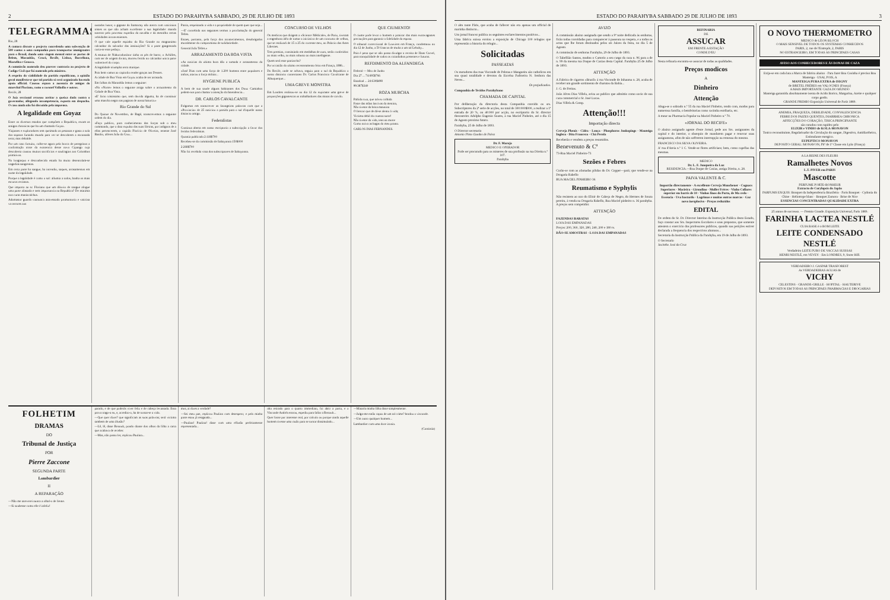2 ESTADO DO PARAHYBA SABBADO, 29 DE JULHO DE 1893
TELEGRAMMAS
Rio, 28
A camara discute o projecto concedendo uma subvenção de 500 contos a uma companhia para transportar immigrantes para o Brazil, dando uma viagem mensal entre os portos de Belem, Maranhão, Ceará, Recife, Lisboa, Barcellona, Marselha e Genova.
A commissão nomeada deu parecer contrario ao projecto de Codigo Civil que foi nomeada pelo ministro.
A respeito da viabilidade do partido republicano, a opinião geral manifesta-se que tal partido só será organisado havendo apoio official. Causou reparo a ausencia de amigos do marechal Floriano, como o coronel Valladão e outros.
Recife, 28
O Juiz seccional recusou aceitar a queixa dada contra o governador, allegando incompetencia, exposta em despacho. O caso ainda não foi discutido pela imprensa.
A legalidade em Goyaz
Entre os diversos estados que compõem a Republica, rezam as antigas chronicas que ha um chamado Goyaz.
Viajantes e exploradores tem queimado as pestanas e gasto a sola dos sapatos furando mundo para ver se descobrem a encantada terra; mas debalde.
Por um caso fortuito, colhe-se agora pela bocca de peregrinos a confirmação triste da existencia desse novo Cipango cuja descoberta causou muitos sacrificios e naufragios aos Colombos primitivos.
No longinquo e desconhecido estado ha muito desenrolam-se tragedias sangrentas.
Em certa parte ha sangue, ha incendio, saques, arrasamentos em nome da legalidade.
Porque a legalidade é como o sol: allumia a todos, banha os mais escuros recantos.
Que importa ao sr. Floriano que um diluvio de sangue afogue uma parte afastada e sem importancia na Republica? De minimis non curat maniscalchus.
Adamastor guarda vaonunca atravessado promontorio e vaticina va terrores aos
ousados lusos; o gigante do Itamaraty não aterra com vaticinios tristes os que não acham excellente a sua legalidade: manda soterrar pelo processo expedito da navalha e da metralha certas veleidades inconvenientes.
O que vale aquelle espinho do Rio Grande no magnanimo calcanhar do salvador das instituições? Si a parte gangrenada corta-se esse pedaço.
A estatua de Nabucodonósor tinha os pés de barro; o Achilles, com ser de origem divina, morreu ferido no calcanhar unica parte vulneravel do corpo.
A legalidade triumpha terra marique.
Pois bem vamos ao capitolio render graças aos Deoses.
A cidade de Boa Vista em Goyaz acaba de ser arrasada.
Em folhas do Maranhão lemos o seguinte:
«No «Norte» lemos o seguinte artigo sobre o arrazamento da Cidade de Boa Vista.
«E' facto tristissimo que, sem duvida alguma, ha de constituir uma mancha negra nas paginas de nossa historia.»
Rio Grande do Sul
Do Quinze de Novembro, de Bagé, transcrevemos a seguinte ordem do dia.
«Faço publico, para conhecimento das forças sob o meu commando, que a data expulsa das suas fileiras, por indignos de a ellas pertencerem, o capitão Florício de Oliveira, tenente José Basilio, alferes João da Cruz...
Patria, respeitando a vida e a propriedade de quem quer que seja...
—E' concebida nos seguintes termos a proclamação do general Telles.
Estaes, portanto, pela força dos acontecimentos, desobrigados moralmente do compromisso de solidariedade.
General João Telles.»
ARRAZAMENTO DA BOA VISTA
«As noticias da ultima hora dão a tomada e arrasamento da cidade.
«José Dias com uma força de 1.200 homens entre populares e indios, atacou a força militar...
HYGIENE PUBLICA
A bem de sua saude alguns habitantes dos Douz Caminhos pedem-nos para chamar a attenção da Intendencia...
DR. CARLOS CAVALCANTE
Folgamos em transcrever as lisongeiras palavras com que a «Provincia» de 25 noticiou a partida para o sul d'aquelle nosso distincto amigo.
Federalistas
Continua aberta em nosso escriptorio a subscripção a favor dos feridos federalistas.
Quantia publicada 2:118$700
Recebeu-se da commissão de Itabayanna 150$000
2:268$700
Não foi recebida vista dos subscriptores de Itabayanna.
CONCURSO DE VELHOS
Os medicos que dirigem a «Science Médicale», de Pariz, tiveram a engenhosa idéa de tomar a iniciativa de um concurso de velhos, que se realizará de 15 a 25 do corrente mez, no Palacio das Artes Liberaes.
Tres premios, consistindo em medalhas de ouro, serão conferidos: ao mais velho, ao mais robusto ao mais intelligente.
Quem será esse patriarcha?
Por occasião do ultimo recenseamento feito em França, 1886...
Do Recife, onde se achava, seguiu para o sul da Republica o nosso distincto conterraneo Dr. Carlos Francisco Cavalcante de Albuquerque...
UMA GREVE MONSTRA
Em Londres realisou-se no dia 12 do expirante uma greve de proporções gigantescas os trabalhadores das minas de carvão.
QUE CIUMENTO!
O ciume pode levar o homem a praticar das mais extravagantes precauções para garantir a fidelidade da esposa.
O tribunal correccional de Louviers em França, condemnou no dia 12 de Junho, a 50 francos de multa a um tal Lehuby...
Pois é pena que se não possa divulgar a receita de Hans Carvel, para tranquilidade de todos os coitadinhos presentes e futuros.
REFDIMENTO DA ALFANDEGA
Federal — Mez de Junho
Dia 27 ... 74:695$766
Estadoal ... 24:630$498
99:387$340
ROZA MURCHA
Pallida roza, que talvez colhida
Foste das mãos lascivas da menina,
Não tiveste da brisa matutina
O frescor que de dá-se alento á vida;
Victima debil da cruenta sorte!
Não tiveste da vida, tens na morte
Como noiva as bagas do meu pranto.
CARLOS DIAS FERNANDES.
FOLHETIM
DRAMAS
DO
Tribunal de Justiça
POR
Pierre Zaccone
SEGUNDA PARTE
Lombardier
II
A REPARAÇÃO
—Não me atreverei nunca a olhal-o de frente.
—Si soubesse como elle é infeliz!
parado, e de que poderás viver feliz e de cabeça levantada. Essa prova trago-a eu, e, acredito-o, ha de tornar-te a vida.
—Que quer dizer? que significam as suas palavras; será victima tambem de uma illusão?
—Lê, lê, disse Renoult, pondo diante dos olhos da filha a carta que acabava de receber.
—Mas, não posso ler, replicou Paulina...
mos, ai dizes a verdade?
—Sei meu pae, replicou Paulina com desespero; e pela minha parte estou já resignada...
—Paulina! Paulina! disse com uma effusão perfeitamente representada...
nha retirado para o quarto immediato, foi abrir a porta, e o Visconde Andréa entrou, espediu para fallar a Renoult...
Quer fosse por interesse real, por calculo ou porque ainda aquelle homem tivesse uma razão para se tornar dissimulado...
—Matarla minha filha disse simplesmente.
—Julga-me então capaz de um tal crime? bradou o visconde.
—Um outro qualquer homem...
Lambardier com uma doce ironia.
(Continúa)
ESTADO DO PARAHYBA SABBADO 29 DE JULHO DE 1893 3
O alm rante Pâris, que acaba de fallecer não era apenas um official de marinha distincto...
Um jornal francez publica os seguintes esclarecimentos positivos...
Uma fabrica suissa enviou a exposição de Chicago 100 relogios que representão a historia do relogio...
Solicitadas
PASSEATAS
Os moradores das ruas Visconde de Pelotas e Mangueira são catholicos em sua quasi totalidade e devotos da Excelsa Padroeira N. Senhora das Neves...
Os prejudicados.
Companhia de Tecidos Parahybano
CHAMADA DE CAPITAL
Por deliberação da directoria desta Companhia convido os srs. Subscriptores da 2ª serie de acções, no total de 300:000$000, a realizar a 1ª entrada de 20 %, ou 40:000 por acção, no escriptorio do Sr. director thezoureiro Adolpho Eugenio Soares, á rua Maciel Pinheiro, até o dia 15 de Agosto proximo futuro.
Parahyba, 25 de Julho de 1893.
O Director secretario
Antonio Pinto Guedes de Paiva
Dr. F. Maroja
MEDICO E OPERADOR
Pode ser procurado para os misteres de sua profissão na rua Direita n.º 107.
Parahyba
AVIZO
A commissão abaixo assignada que sendo a 9ª noite dedicada ás senhoras, ficão todas convidadas para comparecer á passeata na vespera, e a todos os actos que lhe foram destinados pelos srs Juizes da festa, no dia 5 de Agosto.
A commissão de senhoras Parahyba, 29 de Julho de 1893.
O Tabellião Santos, mudou o Cartorio a seu cargo da caza n. 96 para a de n. 99 da mesma rua Duque de Caxias desta Capital. Parahyba 25 de Julho de 1893.
ATTENÇÃO
A Fabrica de cigarros «Brazil» á rua Visconde de Inhauma n. 28, acaba de receber um grande sortimento de charutos da Bahia...
J. G. de Freitas.
João Alves Dias Villela, aviza ao publico que admittio como socio de sua caza commercial o Sr. José Lucas.
Dias Villela & Comp.
Attenção!!!
Importação directa
Cerveja Phenis · Cidra · Louça · Phosphoros Jonkopings · Manteiga Ingleza · Dita Franceza · Chá Perola
Receberão e vendem a preços resumidos.
Benevenuto & Cª
73-Rua Maciel Pinheiro-73
Sezões e Febres
Curão-se com as afamadas pilulas do Dr. Copper—pará; que vende-se na Drogaria Rabello
RUA MACIEL PINHEIRO 36
Reumatismo e Syphylis
Não resistem ao uzo do Elixir de Cabeça de Negro, do Hermes de Souza pereira, á venda na Drogaria Rabello, Rua Maciel pinheiro n. 36 parahyba. A preços sem competidor.
ATTENÇÃO
FAZENDAS BARATAS
LOJA DAS EMPANADAS
Preços: 200, 360, 320, 280, 240, 200 e 180 rs.
DÃO-SE AMOSTRAS · LOJA DAS EMPANADAS
REFINARIA
DE
ASSUCAR
EM FRENTE A ESTAÇÃO
CONDE D'EU
Nesta refinaria encontra-se assucar de todas as qualidades.
Preços modicos
A
Dinheiro
Attenção
Aluga-se o sobrado n.º 55 da rua Maciel Pinheiro, tendo com, modos para numerosa familia, o bemfeitorias como cacimba estribaria, etc.
A tratar na Pharmacia Popular na Maciel Pinheiro n.º 70.
«JORNAL DO RECIFE»
O abaixo assignado agente d'este Jornal, pede aos Srs. assignantes da capital e do interior, o obsequio de mandarem pagar e renovar suas assignaturas, afim de não soffrerem interrupção na remessa do mesmo.
FRANCISCO DA SILVA OLIVEIRA.
A' rua d'Areia n.º 1 C. Vende-se flores artificiaes; bem, como capellas das mesmas.
MEDICO
Dr. L. F. Junqueira da Luz
RESIDENCIA.—Rua Duque de Caxias, antiga Direita, n. 28.
PAIVA VALENTE & C.
Importão directamente · A excellente Cerveja Munchener · Cognacs Superiores · Macieira · Girondino · Muller Frères · Vinho Collares superior em barris de 10 · Vinhos finos do Porto, de Ma cedo · Essencia · Uva bastardo · Lagrimas e muitas outras marcas · Gaz novo inexplosivo · Preços reduzidos
EDITAL
De ordem do Sr. Dr. Director Interino da Instrucção Publica desto Estado, faço constar aos Srs. Inspectores Escolares e sous prepostos, que somente attestem o exercicio dos professores publicos, quando nas petições estiver declarada a frequencia dos respectivos alumnos...
Secretaria da Instrucção Publica da Parahyba, em 19 de Julho de 1893.
O Secretario
Jacintho José da Cruz
O NOVO THERMOMETRO
MEDICO de LÉON BLOCH
O MAIS SENSIVEL DE TODOS OS SYSTEMAS CONHECIDOS
PARIS, 2, rue de l'Entrepôt, 2, PARIS
NO ESTRANGEIRO, EM TODAS AS PRINCIPAES CASAS
AVISO AOS CONHECEDORES E ÁS DONAS DE CAZA
Exija-se em cada lata a Marca de fabrica abaixo · Para fazer Boa Cosinha é preciso Boa Manteiga · USAI, POIS, A
MANTEIGA PURA EXTRA de ISIGNY
de BRETEL FRÈRES em VALOGNES (França)
A MAIS IMPORTANTE CAZA DO MUNDO
Manteiga garantida absolutamente isenta de Acido Borico, Margarina, Azeite e qualquer corpo gordo.
GRANDE PREMIO Exposição Universal de Pariz 1889.
ANEMIA, FRAQUEZA, DEBILIDADE, CONVALESCENCIA
FEBRE DOS PAIZES QUENTES, DIARRHEA CHRONICA
AFFECÇÕES DO CORAÇÃO, TISICA PRINCIPIANTE
são curados com rapidez pelo
ELIXIR e VINHO de KOLA-MONAVON
Tonico reconstituinte, Regularisador da Circulação do sangue, Digestivo, Antidiarrheico, Estimulante energico.
EUPEPTICO MONAVON
DEPOSITO GERAL: MONAVON, Phº de 1ª Classe em Lyão (França)
A LA REINE DES FLEURS
Ramalhetes Novos
L.T. PIVER em PARIS
Mascotte
PERFUME PORTE-BONHEUR
Extracto de Corylopsis do Japão
PARFUMS EXQUIS: Bouquet da Independencia Brazileira · Paris Bouquet · Cydonia do Chine · Heliotrope blanc · Bouquet Zamora · Brise de Nice
ESSENCIAS CONCENTRADAS QUALIDADE EXTRA
25 annos de successo. — Premio Grande. Exposição Universal, Paris 1889.
FARINHA LACTEA NESTLÉ
CUJA BASE é o BOM LEITE
LEITE CONDENSADO NESTLÉ
Verdadeiro LEITE PURO DE VACCAS SUISSAS
HENRI NESTLÉ, em VEVEY · Em LONDRES, 9, Snow Hill.
VERDADEIRO J. GASPAR TRASFOREST
As VERDADEIRAS AGUAS de
VICHY
CELESTINS · GRANDE-GRILLE · HOPITAL · HAUTERIVE
DEPOSITOS EM TODAS AS PRINCIPAES PHARMACIAS E DROGARIAS